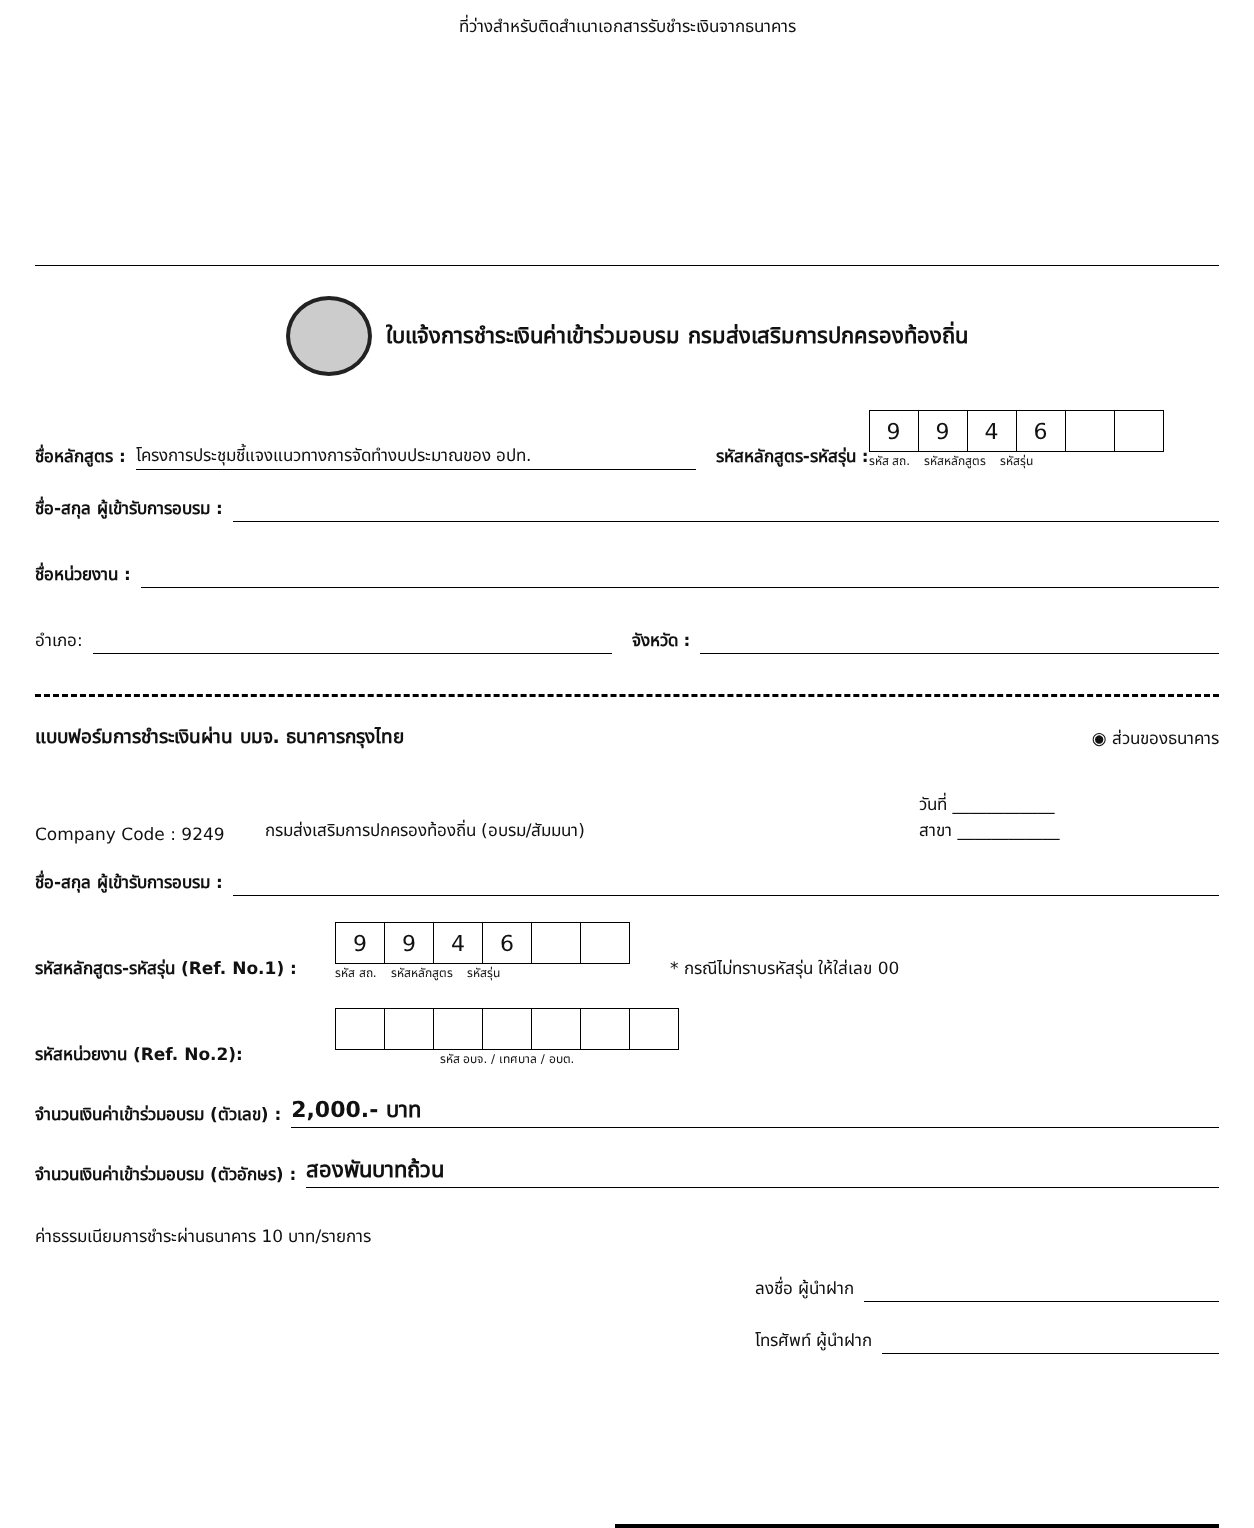ที่ว่างสำหรับติดสำเนาเอกสารรับชำระเงินจากธนาคาร
ใบแจ้งการชำระเงินค่าเข้าร่วมอบรม กรมส่งเสริมการปกครองท้องถิ่น
ชื่อหลักสูตร : โครงการประชุมชี้แจงแนวทางการจัดทำงบประมาณของ อปท. รหัสหลักสูตร-รหัสรุ่น :
| 9 | 9 | 4 | 6 | | |
รหัส สถ. รหัสหลักสูตร รหัสรุ่น
ชื่อ-สกุล ผู้เข้ารับการอบรม :
ชื่อหน่วยงาน :
อำเภอ: จังหวัด :
แบบฟอร์มการชำระเงินผ่าน บมจ. ธนาคารกรุงไทย ◉ ส่วนของธนาคาร
Company Code : 9249 กรมส่งเสริมการปกครองท้องถิ่น (อบรม/สัมมนา) วันที่ ____________
สาขา ____________
ชื่อ-สกุล ผู้เข้ารับการอบรม :
รหัสหลักสูตร-รหัสรุ่น (Ref. No.1) :
| 9 | 9 | 4 | 6 | | |
รหัส สถ. รหัสหลักสูตร รหัสรุ่น
* กรณีไม่ทราบรหัสรุ่น ให้ใส่เลข 00
รหัสหน่วยงาน (Ref. No.2):
รหัส อบจ. / เทศบาล / อบต.
จำนวนเงินค่าเข้าร่วมอบรม (ตัวเลข) : 2,000.- บาท
จำนวนเงินค่าเข้าร่วมอบรม (ตัวอักษร) : สองพันบาทถ้วน
ค่าธรรมเนียมการชำระผ่านธนาคาร 10 บาท/รายการ
ลงชื่อ ผู้นำฝาก
โทรศัพท์ ผู้นำฝาก